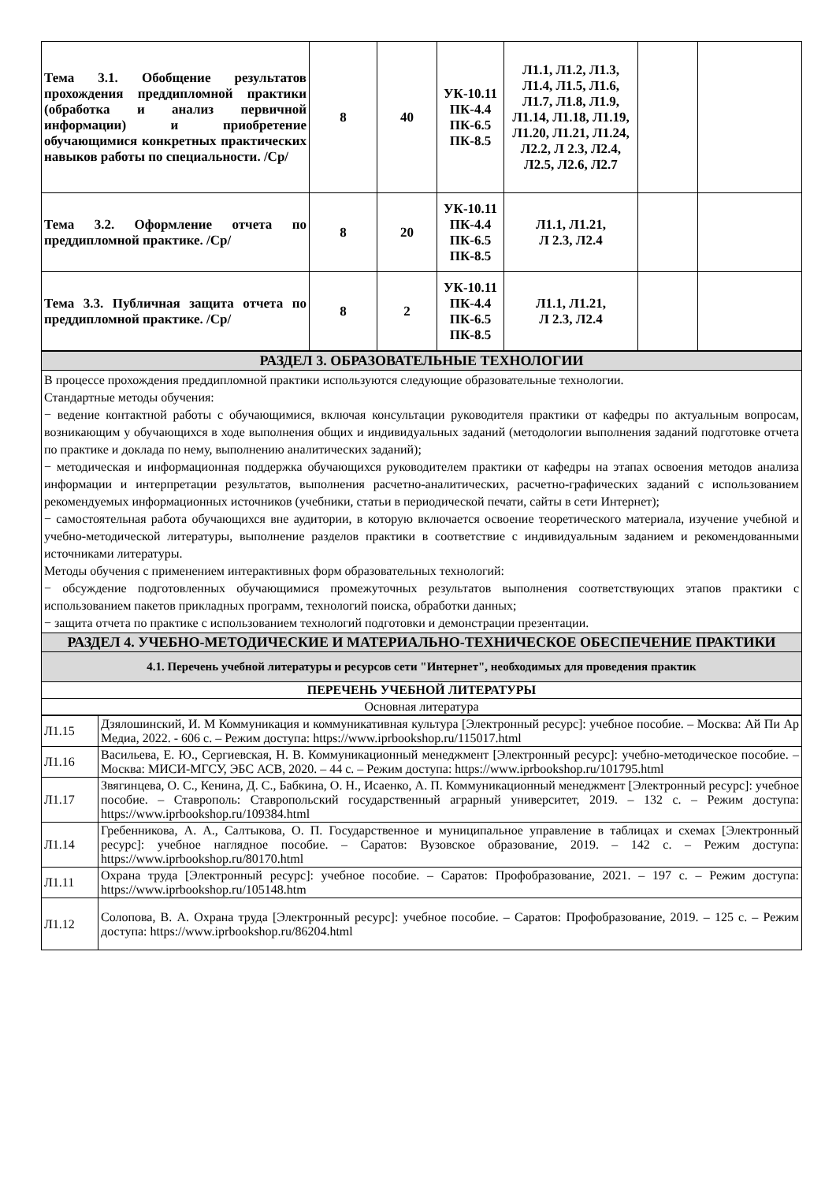| Тема 3.1. Обобщение результатов прохождения преддипломной практики (обработка и анализ первичной информации) и приобретение обучающимися конкретных практических навыков работы по специальности. /Ср/ | 8 | 40 | УК-10.11 ПК-4.4 ПК-6.5 ПК-8.5 | Л1.1, Л1.2, Л1.3, Л1.4, Л1.5, Л1.6, Л1.7, Л1.8, Л1.9, Л1.14, Л1.18, Л1.19, Л1.20, Л1.21, Л1.24, Л2.2, Л 2.3, Л2.4, Л2.5, Л2.6, Л2.7 | | |
| Тема 3.2. Оформление отчета по преддипломной практике. /Ср/ | 8 | 20 | УК-10.11 ПК-4.4 ПК-6.5 ПК-8.5 | Л1.1, Л1.21, Л 2.3, Л2.4 | | |
| Тема 3.3. Публичная защита отчета по преддипломной практике. /Ср/ | 8 | 2 | УК-10.11 ПК-4.4 ПК-6.5 ПК-8.5 | Л1.1, Л1.21, Л 2.3, Л2.4 | | |
| РАЗДЕЛ 3. ОБРАЗОВАТЕЛЬНЫЕ ТЕХНОЛОГИИ |
| В процессе прохождения преддипломной практики используются следующие образовательные технологии. Стандартные методы обучения: − ведение контактной работы с обучающимися, включая консультации руководителя практики от кафедры по актуальным вопросам, возникающим у обучающихся в ходе выполнения общих и индивидуальных заданий (методологии выполнения заданий подготовке отчета по практике и доклада по нему, выполнению аналитических заданий); − методическая и информационная поддержка обучающихся руководителем практики от кафедры на этапах освоения методов анализа информации и интерпретации результатов, выполнения расчетно-аналитических, расчетно-графических заданий с использованием рекомендуемых информационных источников (учебники, статьи в периодической печати, сайты в сети Интернет); − самостоятельная работа обучающихся вне аудитории, в которую включается освоение теоретического материала, изучение учебной и учебно-методической литературы, выполнение разделов практики в соответствие с индивидуальным заданием и рекомендованными источниками литературы. Методы обучения с применением интерактивных форм образовательных технологий: − обсуждение подготовленных обучающимися промежуточных результатов выполнения соответствующих этапов практики с использованием пакетов прикладных программ, технологий поиска, обработки данных; − защита отчета по практике с использованием технологий подготовки и демонстрации презентации. |
| РАЗДЕЛ 4. УЧЕБНО-МЕТОДИЧЕСКИЕ И МАТЕРИАЛЬНО-ТЕХНИЧЕСКОЕ ОБЕСПЕЧЕНИЕ ПРАКТИКИ |
| 4.1. Перечень учебной литературы и ресурсов сети "Интернет", необходимых для проведения практик |
| ПЕРЕЧЕНЬ УЧЕБНОЙ ЛИТЕРАТУРЫ |
| Основная литература |
| Л1.15 | Дзялошинский, И. М Коммуникация и коммуникативная культура [Электронный ресурс]: учебное пособие. – Москва: Ай Пи Ар Медиа, 2022. - 606 с. – Режим доступа: https://www.iprbookshop.ru/115017.html |
| Л1.16 | Васильева, Е. Ю., Сергиевская, Н. В. Коммуникационный менеджмент [Электронный ресурс]: учебно-методическое пособие. – Москва: МИСИ-МГСУ, ЭБС АСВ, 2020. – 44 с. – Режим доступа: https://www.iprbookshop.ru/101795.html |
| Л1.17 | Звягинцева, О. С., Кенина, Д. С., Бабкина, О. Н., Исаенко, А. П. Коммуникационный менеджмент [Электронный ресурс]: учебное пособие. – Ставрополь: Ставропольский государственный аграрный университет, 2019. – 132 с. – Режим доступа: https://www.iprbookshop.ru/109384.html |
| Л1.14 | Гребенникова, А. А., Салтыкова, О. П. Государственное и муниципальное управление в таблицах и схемах [Электронный ресурс]: учебное наглядное пособие. – Саратов: Вузовское образование, 2019. – 142 с. – Режим доступа: https://www.iprbookshop.ru/80170.html |
| Л1.11 | Охрана труда [Электронный ресурс]: учебное пособие. – Саратов: Профобразование, 2021. – 197 с. – Режим доступа: https://www.iprbookshop.ru/105148.htm |
| Л1.12 | Солопова, В. А. Охрана труда [Электронный ресурс]: учебное пособие. – Саратов: Профобразование, 2019. – 125 с. – Режим доступа: https://www.iprbookshop.ru/86204.html |